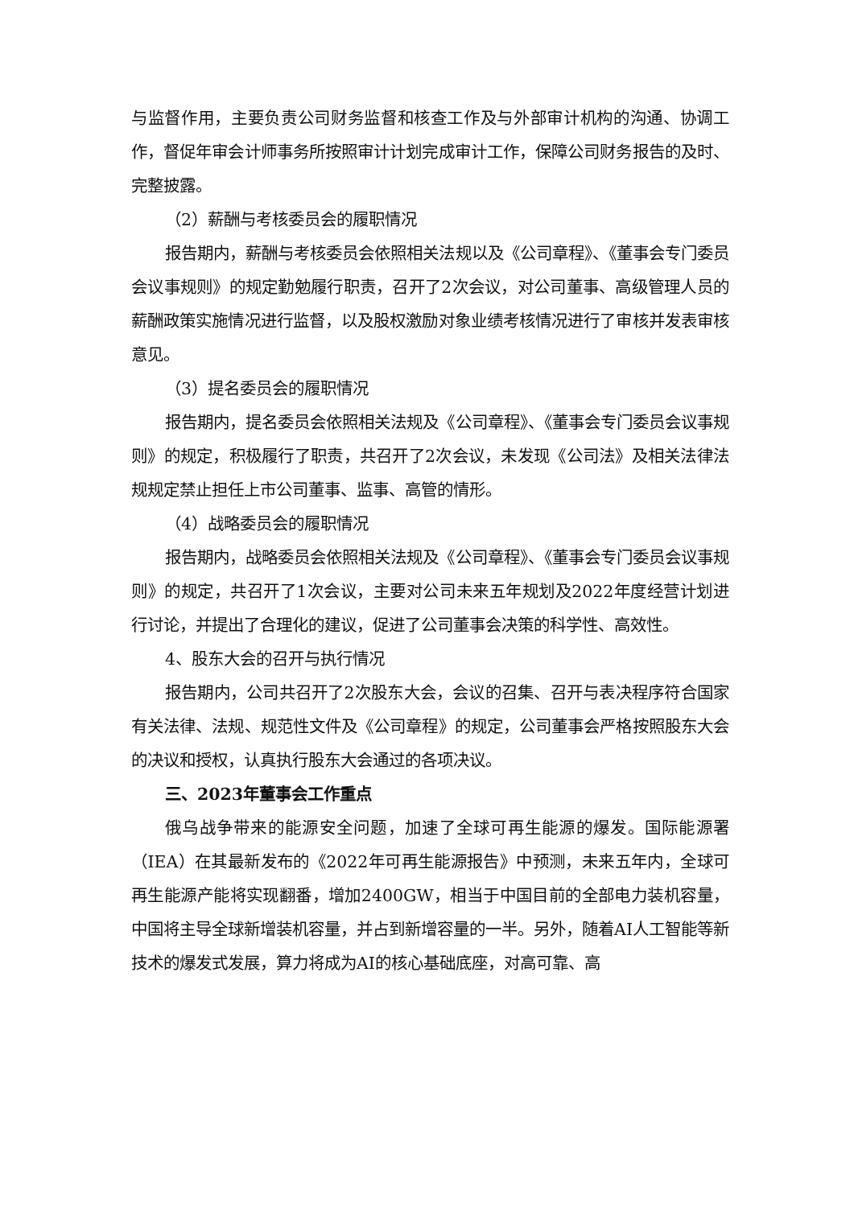与监督作用，主要负责公司财务监督和核查工作及与外部审计机构的沟通、协调工作，督促年审会计师事务所按照审计计划完成审计工作，保障公司财务报告的及时、完整披露。
（2）薪酬与考核委员会的履职情况
报告期内，薪酬与考核委员会依照相关法规以及《公司章程》、《董事会专门委员会议事规则》的规定勤勉履行职责，召开了2次会议，对公司董事、高级管理人员的薪酬政策实施情况进行监督，以及股权激励对象业绩考核情况进行了审核并发表审核意见。
（3）提名委员会的履职情况
报告期内，提名委员会依照相关法规及《公司章程》、《董事会专门委员会议事规则》的规定，积极履行了职责，共召开了2次会议，未发现《公司法》及相关法律法规规定禁止担任上市公司董事、监事、高管的情形。
（4）战略委员会的履职情况
报告期内，战略委员会依照相关法规及《公司章程》、《董事会专门委员会议事规则》的规定，共召开了1次会议，主要对公司未来五年规划及2022年度经营计划进行讨论，并提出了合理化的建议，促进了公司董事会决策的科学性、高效性。
4、股东大会的召开与执行情况
报告期内，公司共召开了2次股东大会，会议的召集、召开与表决程序符合国家有关法律、法规、规范性文件及《公司章程》的规定，公司董事会严格按照股东大会的决议和授权，认真执行股东大会通过的各项决议。
三、2023年董事会工作重点
俄乌战争带来的能源安全问题，加速了全球可再生能源的爆发。国际能源署（IEA）在其最新发布的《2022年可再生能源报告》中预测，未来五年内，全球可再生能源产能将实现翻番，增加2400GW，相当于中国目前的全部电力装机容量，中国将主导全球新增装机容量，并占到新增容量的一半。另外，随着AI人工智能等新技术的爆发式发展，算力将成为AI的核心基础底座，对高可靠、高